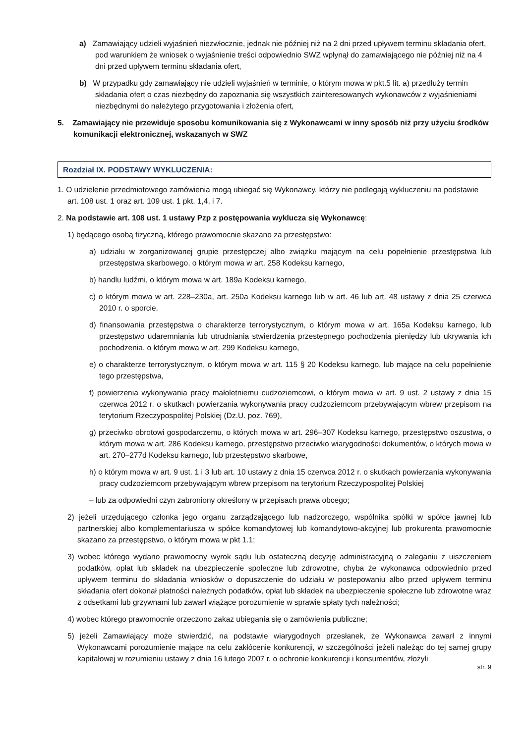a) Zamawiający udzieli wyjaśnień niezwłocznie, jednak nie później niż na 2 dni przed upływem terminu składania ofert, pod warunkiem że wniosek o wyjaśnienie treści odpowiednio SWZ wpłynął do zamawiającego nie później niż na 4 dni przed upływem terminu składania ofert,
b) W przypadku gdy zamawiający nie udzieli wyjaśnień w terminie, o którym mowa w pkt.5 lit. a) przedłuży termin składania ofert o czas niezbędny do zapoznania się wszystkich zainteresowanych wykonawców z wyjaśnieniami niezbędnymi do należytego przygotowania i złożenia ofert,
5. Zamawiający nie przewiduje sposobu komunikowania się z Wykonawcami w inny sposób niż przy użyciu środków komunikacji elektronicznej, wskazanych w SWZ
Rozdział IX. PODSTAWY WYKLUCZENIA:
1. O udzielenie przedmiotowego zamówienia mogą ubiegać się Wykonawcy, którzy nie podlegają wykluczeniu na podstawie art. 108 ust. 1 oraz art. 109 ust. 1 pkt. 1,4, i 7.
2. Na podstawie art. 108 ust. 1 ustawy Pzp z postępowania wyklucza się Wykonawcę:
1) będącego osobą fizyczną, którego prawomocnie skazano za przestępstwo:
a) udziału w zorganizowanej grupie przestępczej albo związku mającym na celu popełnienie przestępstwa lub przestępstwa skarbowego, o którym mowa w art. 258 Kodeksu karnego,
b) handlu ludźmi, o którym mowa w art. 189a Kodeksu karnego,
c) o którym mowa w art. 228–230a, art. 250a Kodeksu karnego lub w art. 46 lub art. 48 ustawy z dnia 25 czerwca 2010 r. o sporcie,
d) finansowania przestępstwa o charakterze terrorystycznym, o którym mowa w art. 165a Kodeksu karnego, lub przestępstwo udaremniania lub utrudniania stwierdzenia przestępnego pochodzenia pieniędzy lub ukrywania ich pochodzenia, o którym mowa w art. 299 Kodeksu karnego,
e) o charakterze terrorystycznym, o którym mowa w art. 115 § 20 Kodeksu karnego, lub mające na celu popełnienie tego przestępstwa,
f) powierzenia wykonywania pracy małoletniemu cudzoziemcowi, o którym mowa w art. 9 ust. 2 ustawy z dnia 15 czerwca 2012 r. o skutkach powierzania wykonywania pracy cudzoziemcom przebywającym wbrew przepisom na terytorium Rzeczypospolitej Polskiej (Dz.U. poz. 769),
g) przeciwko obrotowi gospodarczemu, o których mowa w art. 296–307 Kodeksu karnego, przestępstwo oszustwa, o którym mowa w art. 286 Kodeksu karnego, przestępstwo przeciwko wiarygodności dokumentów, o których mowa w art. 270–277d Kodeksu karnego, lub przestępstwo skarbowe,
h) o którym mowa w art. 9 ust. 1 i 3 lub art. 10 ustawy z dnia 15 czerwca 2012 r. o skutkach powierzania wykonywania pracy cudzoziemcom przebywającym wbrew przepisom na terytorium Rzeczypospolitej Polskiej
– lub za odpowiedni czyn zabroniony określony w przepisach prawa obcego;
2) jeżeli urzędującego członka jego organu zarządzającego lub nadzorczego, wspólnika spółki w spółce jawnej lub partnerskiej albo komplementariusza w spółce komandytowej lub komandytowo-akcyjnej lub prokurenta prawomocnie skazano za przestępstwo, o którym mowa w pkt 1.1;
3) wobec którego wydano prawomocny wyrok sądu lub ostateczną decyzję administracyjną o zaleganiu z uiszczeniem podatków, opłat lub składek na ubezpieczenie społeczne lub zdrowotne, chyba że wykonawca odpowiednio przed upływem terminu do składania wniosków o dopuszczenie do udziału w postepowaniu albo przed upływem terminu składania ofert dokonał płatności należnych podatków, opłat lub składek na ubezpieczenie społeczne lub zdrowotne wraz z odsetkami lub grzywnami lub zawarł wiążące porozumienie w sprawie spłaty tych należności;
4) wobec którego prawomocnie orzeczono zakaz ubiegania się o zamówienia publiczne;
5) jeżeli Zamawiający może stwierdzić, na podstawie wiarygodnych przesłanek, że Wykonawca zawarł z innymi Wykonawcami porozumienie mające na celu zakłócenie konkurencji, w szczególności jeżeli należąc do tej samej grupy kapitałowej w rozumieniu ustawy z dnia 16 lutego 2007 r. o ochronie konkurencji i konsumentów, złożyli
str. 9